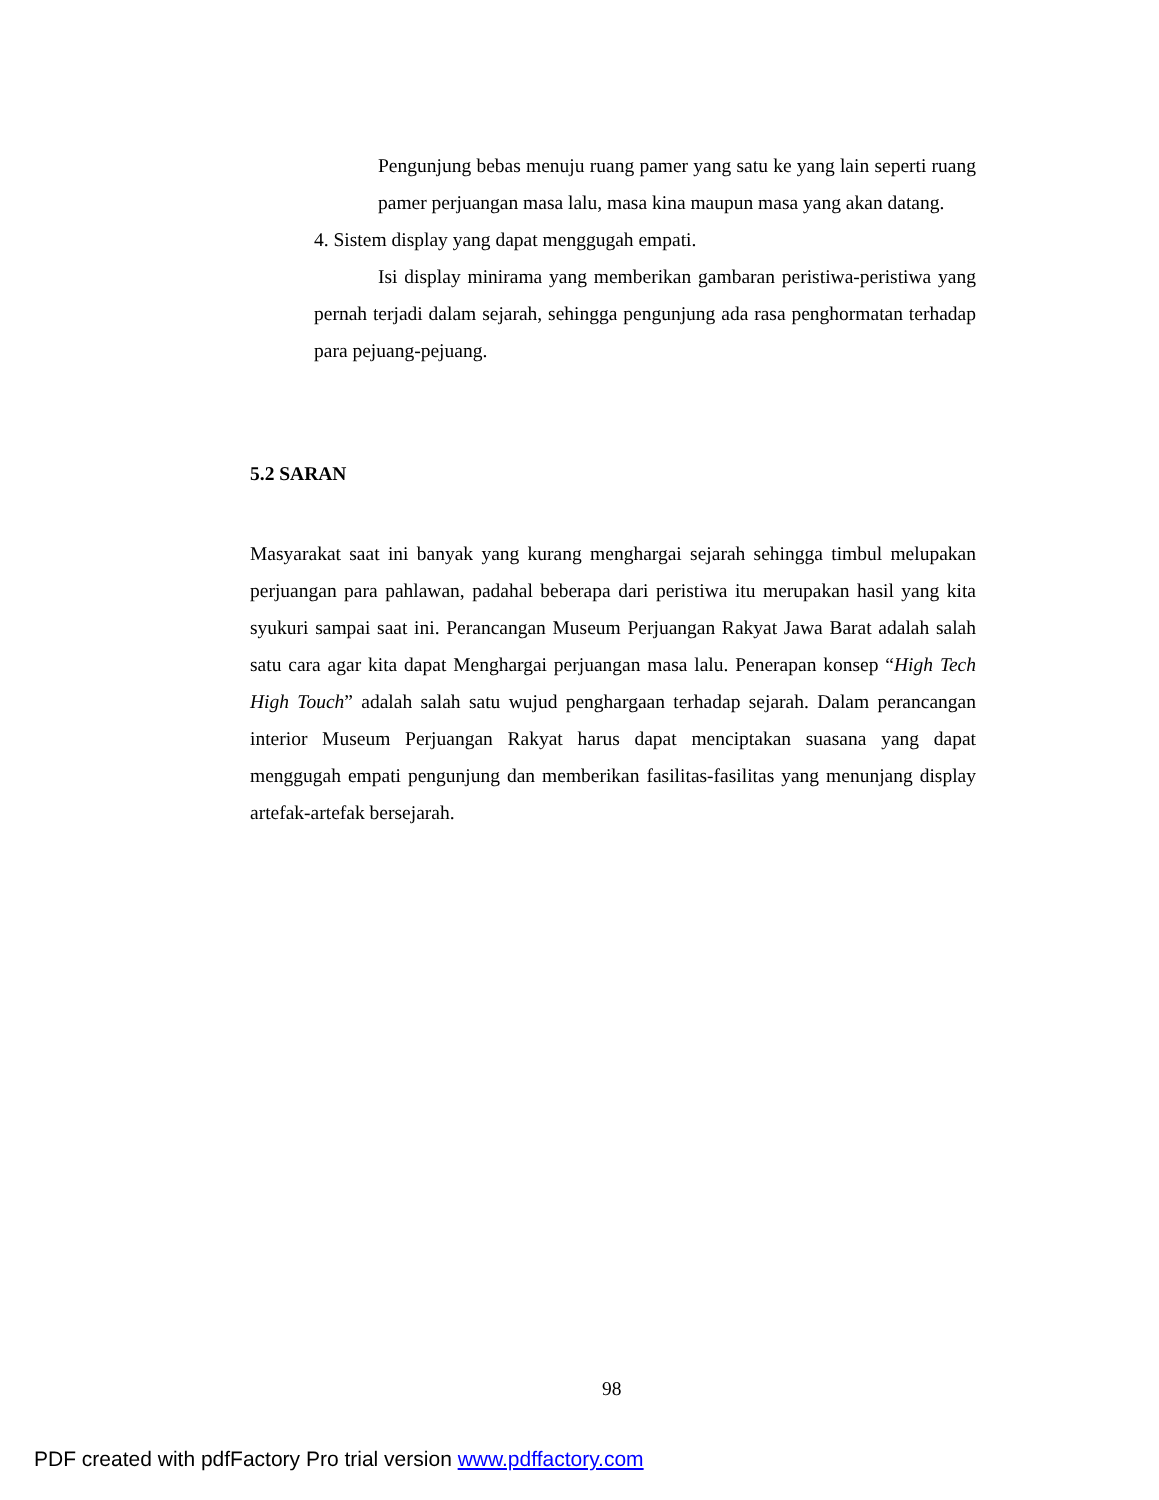Pengunjung bebas menuju ruang pamer yang satu ke yang lain seperti ruang pamer perjuangan masa lalu, masa kina maupun masa yang akan datang.
4. Sistem display yang dapat menggugah empati.
Isi display minirama yang memberikan gambaran peristiwa-peristiwa yang pernah terjadi dalam sejarah, sehingga pengunjung ada rasa penghormatan terhadap para pejuang-pejuang.
5.2 SARAN
Masyarakat saat ini banyak yang kurang menghargai sejarah sehingga timbul melupakan perjuangan para pahlawan, padahal beberapa dari peristiwa itu merupakan hasil yang kita syukuri sampai saat ini. Perancangan Museum Perjuangan Rakyat Jawa Barat adalah salah satu cara agar kita dapat Menghargai perjuangan masa lalu. Penerapan konsep “High Tech High Touch” adalah salah satu wujud penghargaan terhadap sejarah. Dalam perancangan interior Museum Perjuangan Rakyat harus dapat menciptakan suasana yang dapat menggugah empati pengunjung dan memberikan fasilitas-fasilitas yang menunjang display artefak-artefak bersejarah.
98
PDF created with pdfFactory Pro trial version www.pdffactory.com